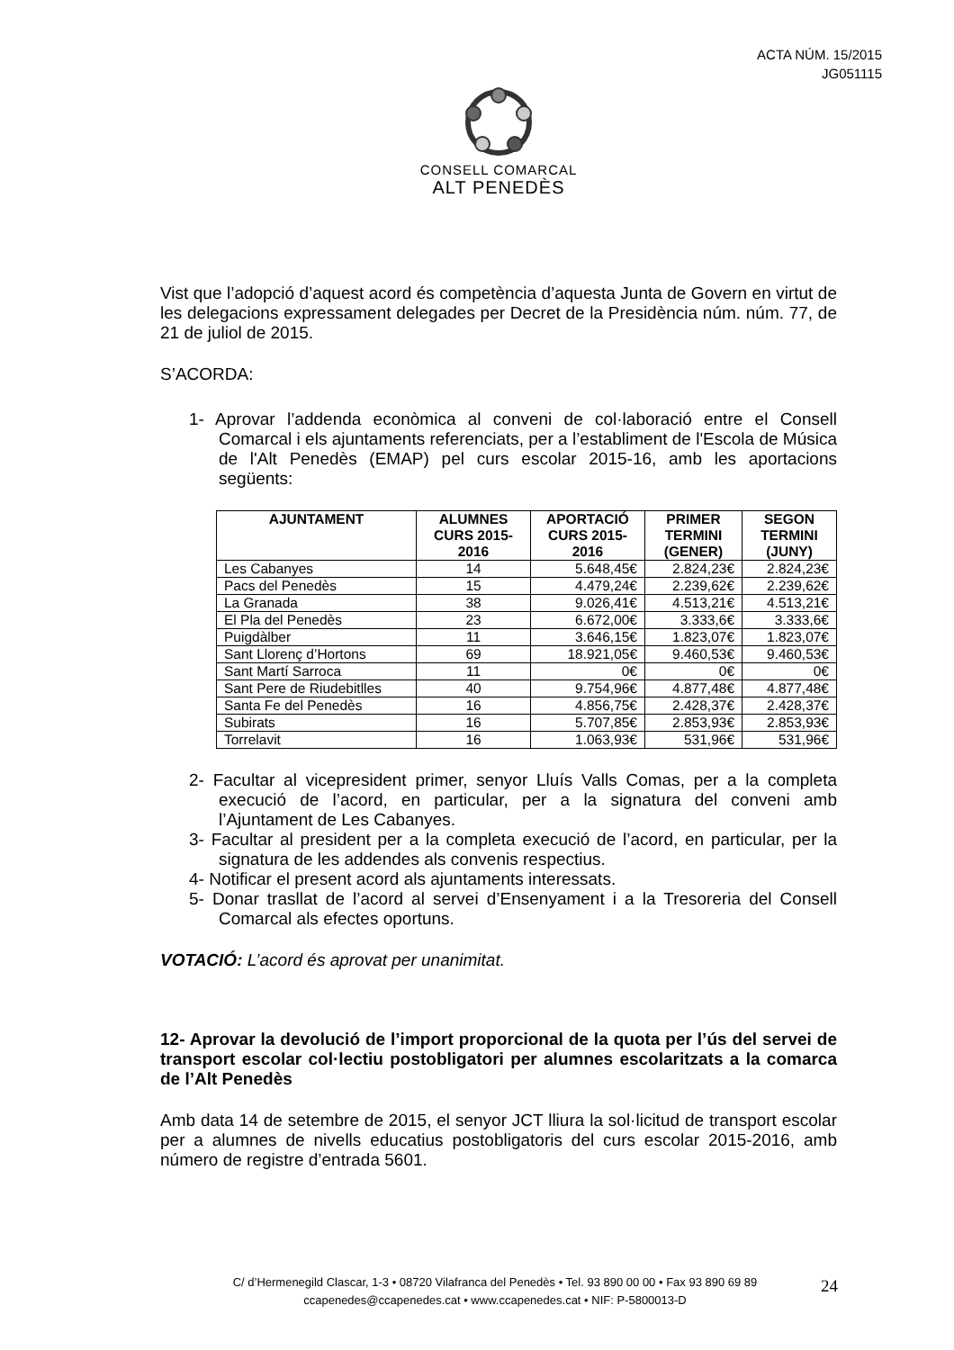ACTA NÚM. 15/2015
JG051115
CONSELL COMARCAL
ALT PENEDÈS
Vist que l’adopció d’aquest acord és competència d’aquesta Junta de Govern en virtut de les delegacions expressament delegades per Decret de la Presidència núm. núm. 77, de 21 de juliol de 2015.
S’ACORDA:
1- Aprovar l’addenda econòmica al conveni de col·laboració entre el Consell Comarcal i els ajuntaments referenciats, per a l’establiment de l'Escola de Música de l'Alt Penedès (EMAP) pel curs escolar 2015-16, amb les aportacions següents:
| AJUNTAMENT | ALUMNES CURS 2015-2016 | APORTACIÓ CURS 2015-2016 | PRIMER TERMINI (GENER) | SEGON TERMINI (JUNY) |
| --- | --- | --- | --- | --- |
| Les Cabanyes | 14 | 5.648,45€ | 2.824,23€ | 2.824,23€ |
| Pacs del Penedès | 15 | 4.479,24€ | 2.239,62€ | 2.239,62€ |
| La Granada | 38 | 9.026,41€ | 4.513,21€ | 4.513,21€ |
| El Pla del Penedès | 23 | 6.672,00€ | 3.333,6€ | 3.333,6€ |
| Puigdàlber | 11 | 3.646,15€ | 1.823,07€ | 1.823,07€ |
| Sant Llorenç d’Hortons | 69 | 18.921,05€ | 9.460,53€ | 9.460,53€ |
| Sant Martí Sarroca | 11 | 0€ | 0€ | 0€ |
| Sant Pere de Riudebitlles | 40 | 9.754,96€ | 4.877,48€ | 4.877,48€ |
| Santa Fe del Penedès | 16 | 4.856,75€ | 2.428,37€ | 2.428,37€ |
| Subirats | 16 | 5.707,85€ | 2.853,93€ | 2.853,93€ |
| Torrelavit | 16 | 1.063,93€ | 531,96€ | 531,96€ |
2- Facultar al vicepresident primer, senyor Lluís Valls Comas, per a la completa execució de l’acord, en particular, per a la signatura del conveni amb l’Ajuntament de Les Cabanyes.
3- Facultar al president per a la completa execució de l’acord, en particular, per la signatura de les addendes als convenis respectius.
4- Notificar el present acord als ajuntaments interessats.
5- Donar trasllat de l’acord al servei d’Ensenyament i a la Tresoreria del Consell Comarcal als efectes oportuns.
VOTACIÓ: L’acord és aprovat per unanimitat.
12- Aprovar la devolució de l’import proporcional de la quota per l’ús del servei de transport escolar col·lectiu postobligatori per alumnes escolaritzats a la comarca de l’Alt Penedès
Amb data 14 de setembre de 2015, el senyor JCT lliura la sol·licitud de transport escolar per a alumnes de nivells educatius postobligatoris del curs escolar 2015-2016, amb número de registre d’entrada 5601.
C/ d’Hermenegild Clascar, 1-3 • 08720 Vilafranca del Penedès • Tel. 93 890 00 00 • Fax 93 890 69 89
ccapenedes@ccapenedes.cat • www.ccapenedes.cat • NIF: P-5800013-D
24